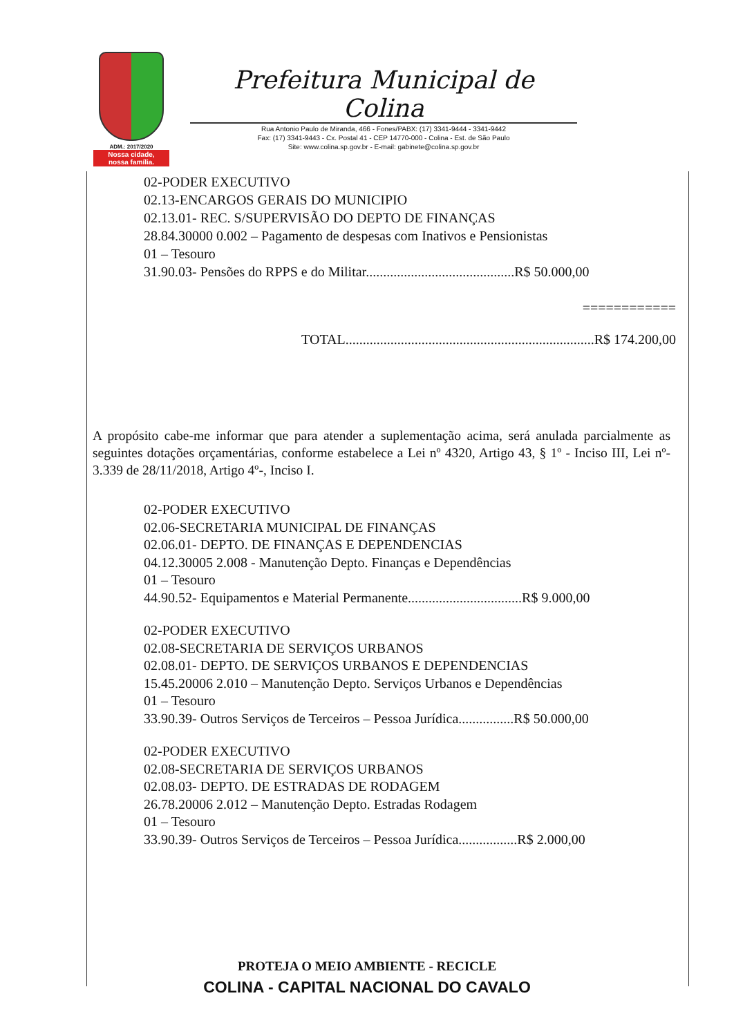ADM.: 2017/2020
Nossa cidade,
nossa família.
Prefeitura Municipal de Colina
Rua Antonio Paulo de Miranda, 466 - Fones/PABX: (17) 3341-9444 - 3341-9442
Fax: (17) 3341-9443 - Cx. Postal 41 - CEP 14770-000 - Colina - Est. de São Paulo
Site: www.colina.sp.gov.br - E-mail: gabinete@colina.sp.gov.br
02-PODER EXECUTIVO
02.13-ENCARGOS GERAIS DO MUNICIPIO
02.13.01- REC. S/SUPERVISÃO DO DEPTO DE FINANÇAS
28.84.30000 0.002 – Pagamento de despesas com Inativos e Pensionistas
01 – Tesouro
31.90.03- Pensões do RPPS e do Militar...........................................R$ 50.000,00
============
TOTAL........................................................................R$ 174.200,00
A propósito cabe-me informar que para atender a suplementação acima, será anulada parcialmente as seguintes dotações orçamentárias, conforme estabelece a Lei nº 4320, Artigo 43, § 1º - Inciso III, Lei nº- 3.339 de 28/11/2018, Artigo 4º-, Inciso I.
02-PODER EXECUTIVO
02.06-SECRETARIA MUNICIPAL DE FINANÇAS
02.06.01- DEPTO. DE FINANÇAS E DEPENDENCIAS
04.12.30005 2.008 - Manutenção Depto. Finanças e Dependências
01 – Tesouro
44.90.52- Equipamentos e Material Permanente.................................R$ 9.000,00
02-PODER EXECUTIVO
02.08-SECRETARIA DE SERVIÇOS URBANOS
02.08.01- DEPTO. DE SERVIÇOS URBANOS E DEPENDENCIAS
15.45.20006 2.010 – Manutenção Depto. Serviços Urbanos e Dependências
01 – Tesouro
33.90.39- Outros Serviços de Terceiros – Pessoa Jurídica................R$ 50.000,00
02-PODER EXECUTIVO
02.08-SECRETARIA DE SERVIÇOS URBANOS
02.08.03- DEPTO. DE ESTRADAS DE RODAGEM
26.78.20006 2.012 – Manutenção Depto. Estradas Rodagem
01 – Tesouro
33.90.39- Outros Serviços de Terceiros – Pessoa Jurídica.................R$ 2.000,00
PROTEJA O MEIO AMBIENTE - RECICLE
COLINA - CAPITAL NACIONAL DO CAVALO